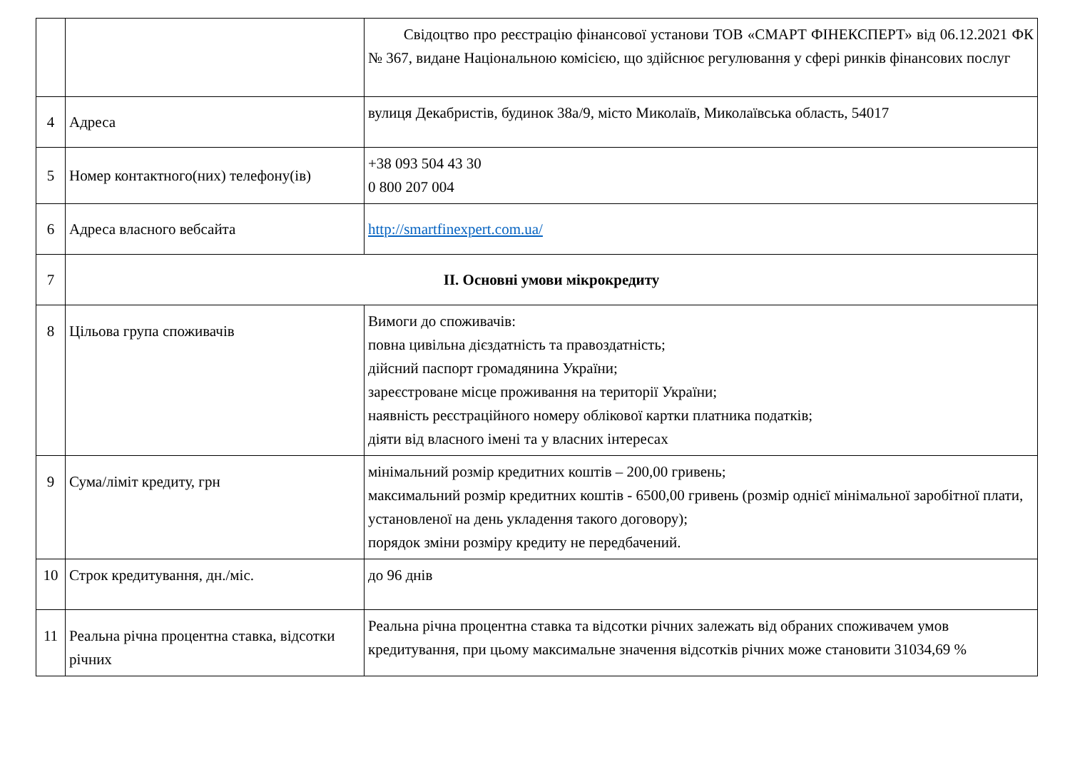| | | Свідоцтво про реєстрацію фінансової установи ТОВ «СМАРТ ФІНЕКСПЕРТ» від 06.12.2021 ФК № 367, видане Національною комісією, що здійснює регулювання у сфері ринків фінансових послуг |
| 4 | Адреса | вулиця Декабристів, будинок 38а/9, місто Миколаїв, Миколаївська область, 54017 |
| 5 | Номер контактного(них) телефону(ів) | +38 093 504 43 30 0 800 207 004 |
| 6 | Адреса власного вебсайта | http://smartfinexpert.com.ua/ |
| 7 | ІІ. Основні умови мікрокредиту | |
| 8 | Цільова група споживачів | Вимоги до споживачів: повна цивільна дієздатність та правоздатність; дійсний паспорт громадянина України; зареєстроване місце проживання на території України; наявність реєстраційного номеру облікової картки платника податків; діяти від власного імені та у власних інтересах |
| 9 | Сума/ліміт кредиту, грн | мінімальний розмір кредитних коштів – 200,00 гривень; максимальний розмір кредитних коштів - 6500,00 гривень (розмір однієї мінімальної заробітної плати, установленої на день укладення такого договору); порядок зміни розміру кредиту не передбачений. |
| 10 | Строк кредитування, дн./міс. | до 96 днів |
| 11 | Реальна річна процентна ставка, відсотки річних | Реальна річна процентна ставка та відсотки річних залежать від обраних споживачем умов кредитування, при цьому максимальне значення відсотків річних може становити 31034,69 % |